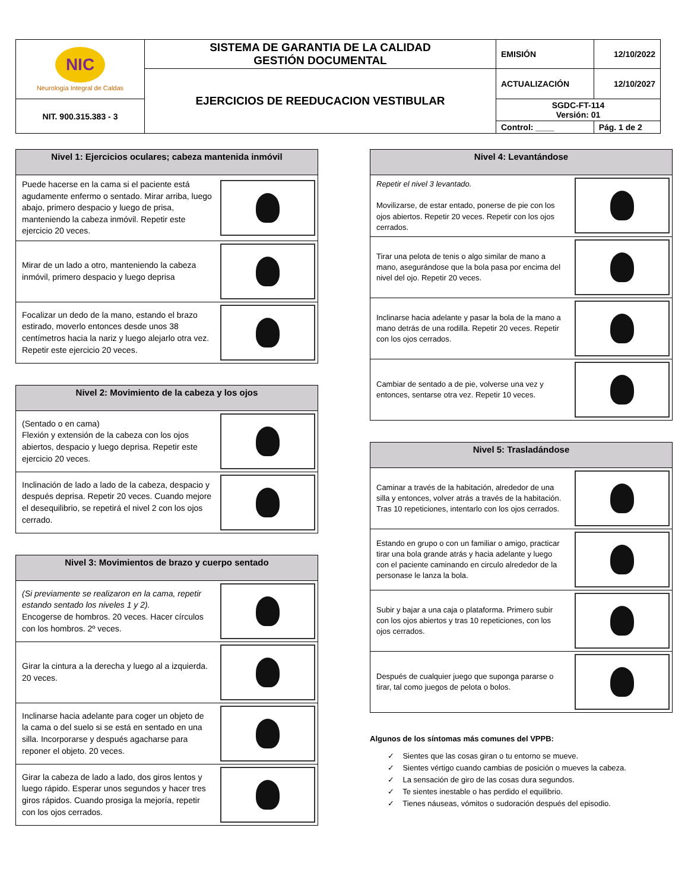| NIC Neurología Integral de Caldas | SISTEMA DE GARANTIA DE LA CALIDAD GESTIÓN DOCUMENTAL | EMISIÓN | 12/10/2022 |
| | EJERCICIOS DE REEDUCACION VESTIBULAR | ACTUALIZACIÓN | 12/10/2027 |
| NIT. 900.315.383 - 3 | | SGDC-FT-114 Versión: 01 | |
| | | Control: ____ | Pág. 1 de 2 |
| Nivel 1: Ejercicios oculares; cabeza mantenida inmóvil | |
| --- | --- |
| Puede hacerse en la cama si el paciente está agudamente enfermo o sentado. Mirar arriba, luego abajo, primero despacio y luego de prisa, manteniendo la cabeza inmóvil. Repetir este ejercicio 20 veces. | |
| Mirar de un lado a otro, manteniendo la cabeza inmóvil, primero despacio y luego deprisa | |
| Focalizar un dedo de la mano, estando el brazo estirado, moverlo entonces desde unos 38 centímetros hacia la nariz y luego alejarlo otra vez. Repetir este ejercicio 20 veces. | |
| Nivel 2: Movimiento de la cabeza y los ojos | |
| --- | --- |
| (Sentado o en cama) Flexión y extensión de la cabeza con los ojos abiertos, despacio y luego deprisa. Repetir este ejercicio 20 veces. | |
| Inclinación de lado a lado de la cabeza, despacio y después deprisa. Repetir 20 veces. Cuando mejore el desequilibrio, se repetirá el nivel 2 con los ojos cerrado. | |
| Nivel 3: Movimientos de brazo y cuerpo sentado | |
| --- | --- |
| (Si previamente se realizaron en la cama, repetir estando sentado los niveles 1 y 2). Encogerse de hombros. 20 veces. Hacer círculos con los hombros. 2º veces. | |
| Girar la cintura a la derecha y luego al a izquierda. 20 veces. | |
| Inclinarse hacia adelante para coger un objeto de la cama o del suelo si se está en sentado en una silla. Incorporarse y después agacharse para reponer el objeto. 20 veces. | |
| Girar la cabeza de lado a lado, dos giros lentos y luego rápido. Esperar unos segundos y hacer tres giros rápidos. Cuando prosiga la mejoría, repetir con los ojos cerrados. | |
| Nivel 4: Levantándose | |
| --- | --- |
| Repetir el nivel 3 levantado. Movilizarse, de estar entado, ponerse de pie con los ojos abiertos. Repetir 20 veces. Repetir con los ojos cerrados. | |
| Tirar una pelota de tenis o algo similar de mano a mano, asegurándose que la bola pasa por encima del nivel del ojo. Repetir 20 veces. | |
| Inclinarse hacia adelante y pasar la bola de la mano a mano detrás de una rodilla. Repetir 20 veces. Repetir con los ojos cerrados. | |
| Cambiar de sentado a de pie, volverse una vez y entonces, sentarse otra vez. Repetir 10 veces. | |
| Nivel 5: Trasladándose | |
| --- | --- |
| Caminar a través de la habitación, alrededor de una silla y entonces, volver atrás a través de la habitación. Tras 10 repeticiones, intentarlo con los ojos cerrados. | |
| Estando en grupo o con un familiar o amigo, practicar tirar una bola grande atrás y hacia adelante y luego con el paciente caminando en circulo alrededor de la personase le lanza la bola. | |
| Subir y bajar a una caja o plataforma. Primero subir con los ojos abiertos y tras 10 repeticiones, con los ojos cerrados. | |
| Después de cualquier juego que suponga pararse o tirar, tal como juegos de pelota o bolos. | |
Algunos de los síntomas más comunes del VPPB:
✓ Sientes que las cosas giran o tu entorno se mueve.
✓ Sientes vértigo cuando cambias de posición o mueves la cabeza.
✓ La sensación de giro de las cosas dura segundos.
✓ Te sientes inestable o has perdido el equilibrio.
✓ Tienes náuseas, vómitos o sudoración después del episodio.